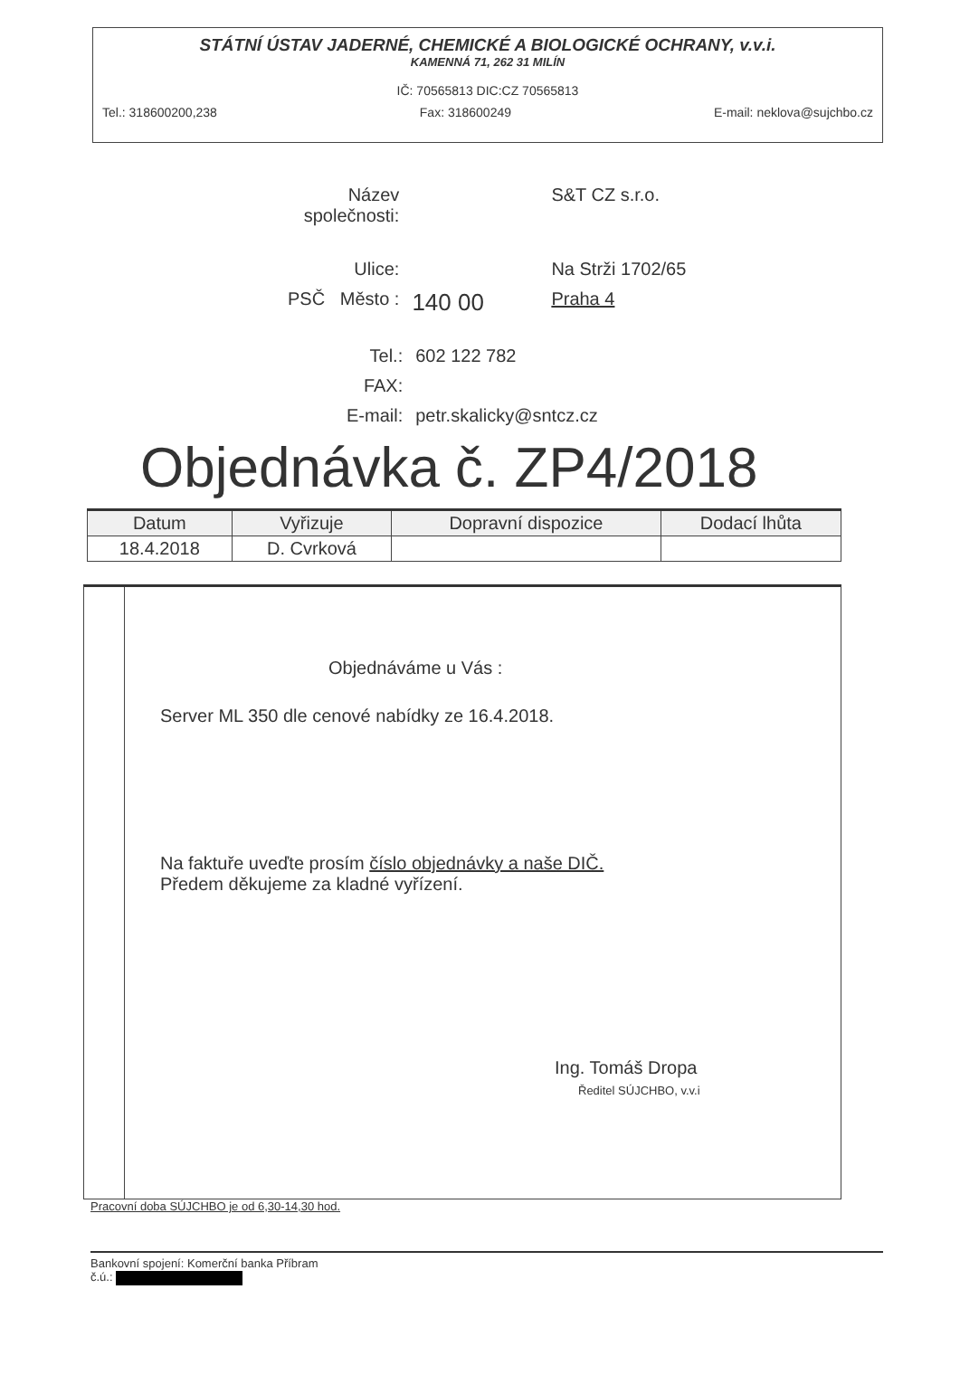STÁTNÍ ÚSTAV JADERNÉ, CHEMICKÉ A BIOLOGICKÉ OCHRANY, v.v.i.
KAMENNÁ 71, 262 31 MILÍN
IČ: 70565813 DIC:CZ 70565813
Tel.: 318600200,238 Fax: 318600249 E-mail: neklova@sujchbo.cz
| Název společnosti: | | S&T CZ s.r.o. |
| Ulice: | | Na Strži 1702/65 |
| PSČ Město : | 140 00 | Praha 4 |
| Tel.: | 602 122 782 |
| FAX: | |
| E-mail: | petr.skalicky@sntcz.cz |
Objednávka č. ZP4/2018
| Datum | Vyřizuje | Dopravní dispozice | Dodací lhůta |
| --- | --- | --- | --- |
| 18.4.2018 | D. Cvrková | | |
Objednáváme u Vás :
Server ML 350 dle cenové nabídky ze 16.4.2018.
Na faktuře uveďte prosím číslo objednávky a naše DIČ.
Předem děkujeme za kladné vyřízení.
Ing. Tomáš Dropa
Ředitel SÚJCHBO, v.v.i
Pracovní doba SÚJCHBO je od 6,30-14,30 hod.
Bankovní spojení: Komerční banka Příbram
č.ú.: